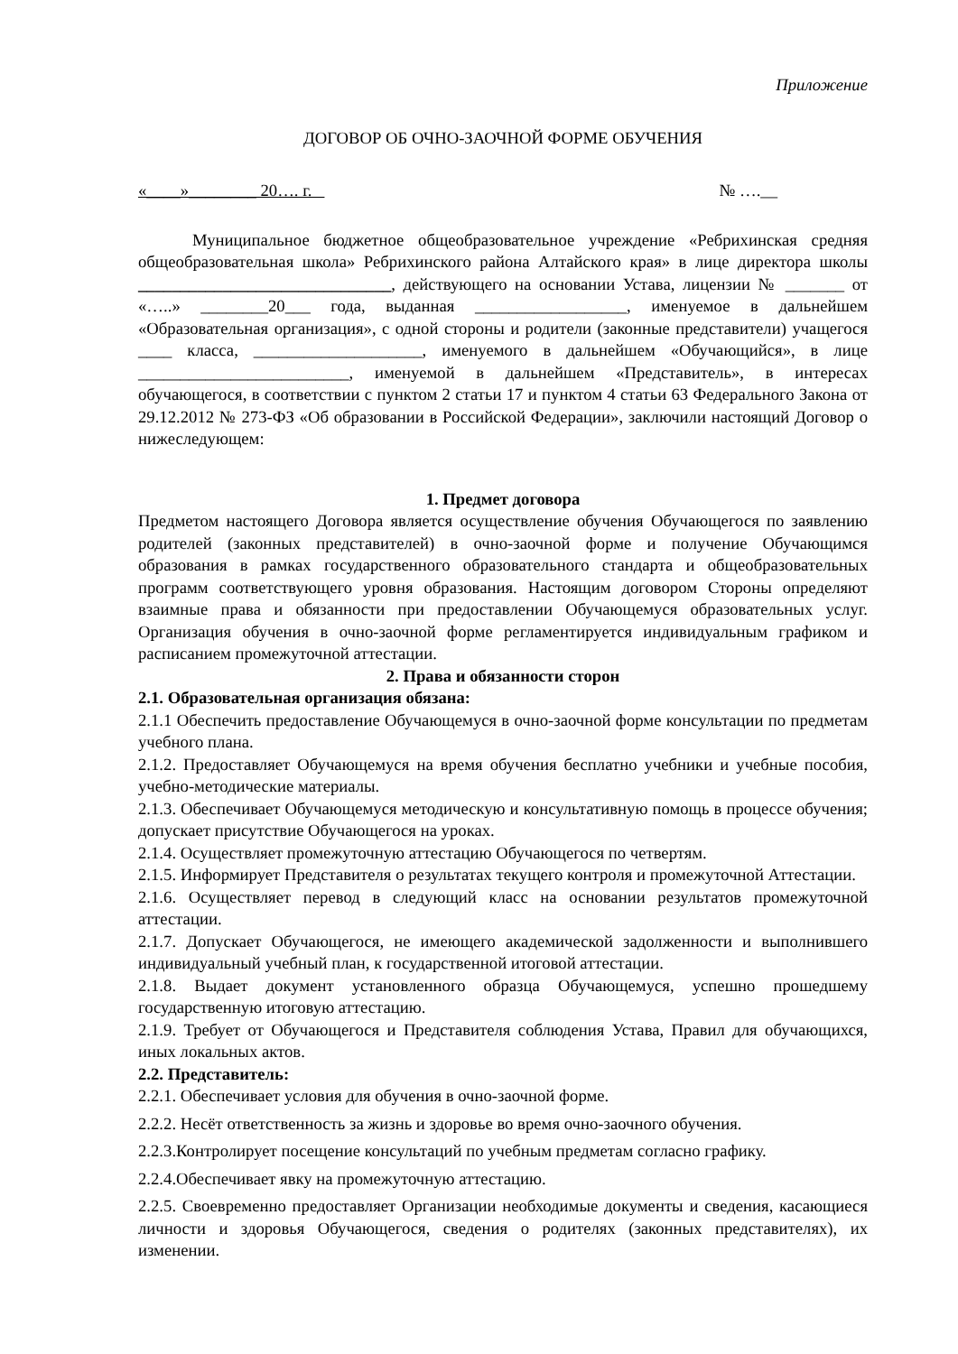Приложение
ДОГОВОР ОБ ОЧНО-ЗАОЧНОЙ ФОРМЕ ОБУЧЕНИЯ
«____»________ 20…. г. № ….__
Муниципальное бюджетное общеобразовательное учреждение «Ребрихинская средняя общеобразовательная школа» Ребрихинского района Алтайского края» в лице директора школы ______________________________, действующего на основании Устава, лицензии № _______ от «…..» ________20___ года, выданная __________________, именуемое в дальнейшем «Образовательная организация», с одной стороны и родители (законные представители) учащегося ____ класса, ____________________, именуемого в дальнейшем «Обучающийся», в лице _________________________, именуемой в дальнейшем «Представитель», в интересах обучающегося, в соответствии с пунктом 2 статьи 17 и пунктом 4 статьи 63 Федерального Закона от 29.12.2012 № 273-ФЗ «Об образовании в Российской Федерации», заключили настоящий Договор о нижеследующем:
1. Предмет договора
Предметом настоящего Договора является осуществление обучения Обучающегося по заявлению родителей (законных представителей) в очно-заочной форме и получение Обучающимся образования в рамках государственного образовательного стандарта и общеобразовательных программ соответствующего уровня образования. Настоящим договором Стороны определяют взаимные права и обязанности при предоставлении Обучающемуся образовательных услуг. Организация обучения в очно-заочной форме регламентируется индивидуальным графиком и расписанием промежуточной аттестации.
2. Права и обязанности сторон
2.1. Образовательная организация обязана:
2.1.1 Обеспечить предоставление Обучающемуся в очно-заочной форме консультации по предметам учебного плана.
2.1.2. Предоставляет Обучающемуся на время обучения бесплатно учебники и учебные пособия, учебно-методические материалы.
2.1.3. Обеспечивает Обучающемуся методическую и консультативную помощь в процессе обучения; допускает присутствие Обучающегося на уроках.
2.1.4. Осуществляет промежуточную аттестацию Обучающегося по четвертям.
2.1.5. Информирует Представителя о результатах текущего контроля и промежуточной Аттестации.
2.1.6. Осуществляет перевод в следующий класс на основании результатов промежуточной аттестации.
2.1.7. Допускает Обучающегося, не имеющего академической задолженности и выполнившего индивидуальный учебный план, к государственной итоговой аттестации.
2.1.8. Выдает документ установленного образца Обучающемуся, успешно прошедшему государственную итоговую аттестацию.
2.1.9. Требует от Обучающегося и Представителя соблюдения Устава, Правил для обучающихся, иных локальных актов.
2.2. Представитель:
2.2.1. Обеспечивает условия для обучения в очно-заочной форме.
2.2.2. Несёт ответственность за жизнь и здоровье во время очно-заочного обучения.
2.2.3.Контролирует посещение консультаций по учебным предметам согласно графику.
2.2.4.Обеспечивает явку на промежуточную аттестацию.
2.2.5. Своевременно предоставляет Организации необходимые документы и сведения, касающиеся личности и здоровья Обучающегося, сведения о родителях (законных представителях), их изменении.